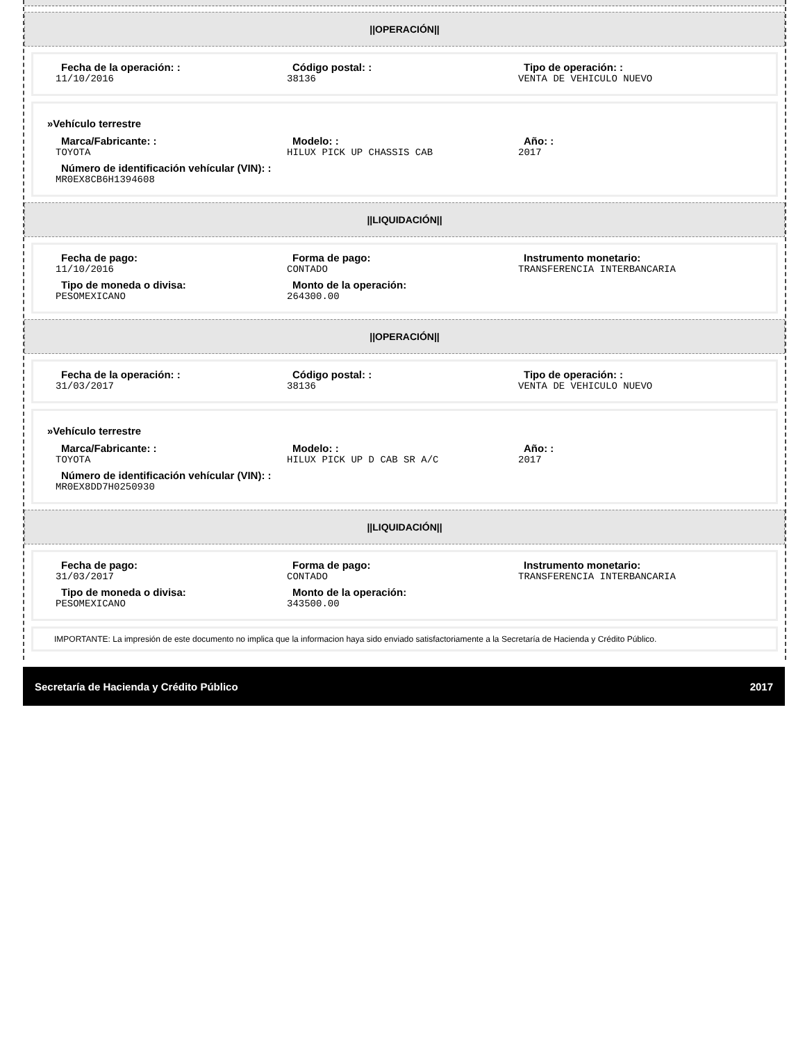||OPERACIÓN||
Fecha de la operación: :
11/10/2016
Código postal: :
38136
Tipo de operación: :
VENTA DE VEHICULO NUEVO
»Vehículo terrestre
Marca/Fabricante: :
TOYOTA
Modelo: :
HILUX PICK UP CHASSIS CAB
Año: :
2017
Número de identificación vehícular (VIN): :
MR0EX8CB6H1394608
||LIQUIDACIÓN||
Fecha de pago:
11/10/2016
Forma de pago:
CONTADO
Instrumento monetario:
TRANSFERENCIA INTERBANCARIA
Tipo de moneda o divisa:
PESOMEXICANO
Monto de la operación:
264300.00
||OPERACIÓN||
Fecha de la operación: :
31/03/2017
Código postal: :
38136
Tipo de operación: :
VENTA DE VEHICULO NUEVO
»Vehículo terrestre
Marca/Fabricante: :
TOYOTA
Modelo: :
HILUX PICK UP D CAB SR A/C
Año: :
2017
Número de identificación vehícular (VIN): :
MR0EX8DD7H0250930
||LIQUIDACIÓN||
Fecha de pago:
31/03/2017
Forma de pago:
CONTADO
Instrumento monetario:
TRANSFERENCIA INTERBANCARIA
Tipo de moneda o divisa:
PESOMEXICANO
Monto de la operación:
343500.00
IMPORTANTE: La impresión de este documento no implica que la informacion haya sido enviado satisfactoriamente a la Secretaría de Hacienda y Crédito Público.
Secretaría de Hacienda y Crédito Público 2017